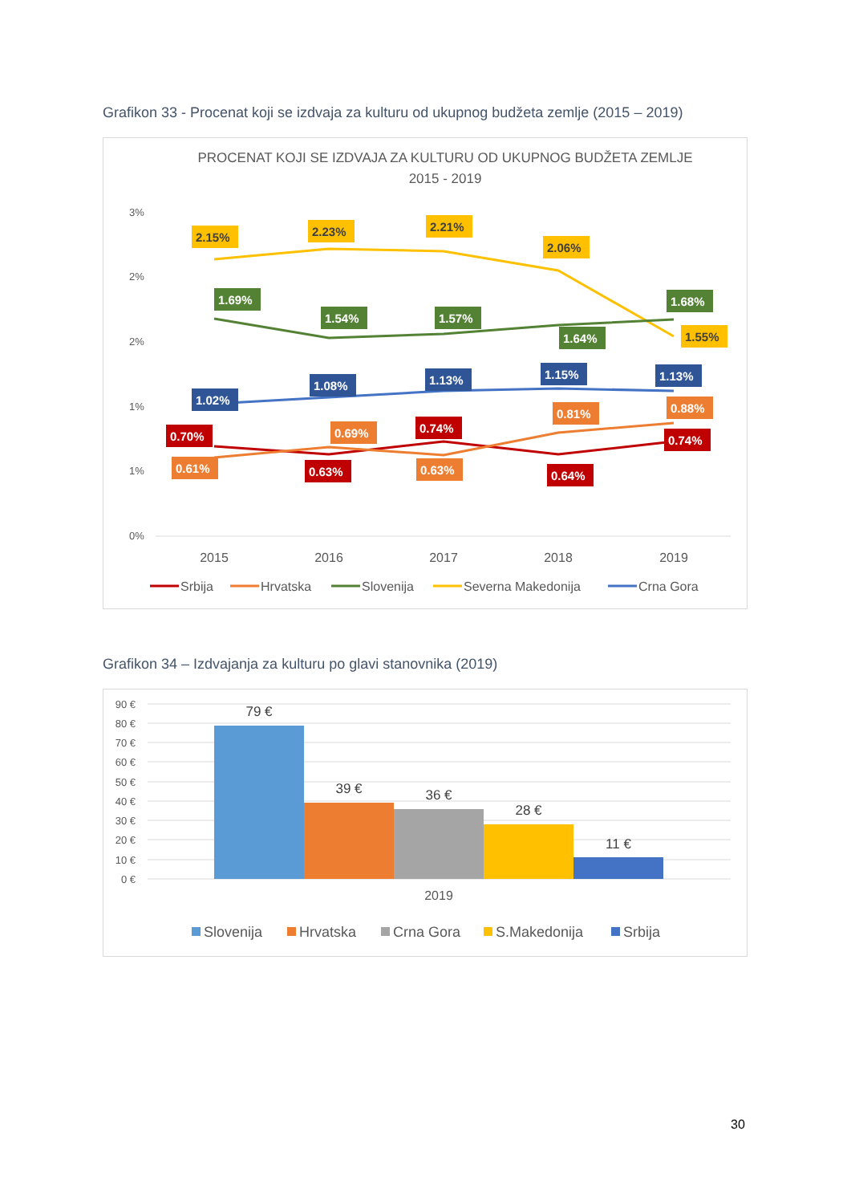Grafikon 33 - Procenat koji se izdvaja za kulturu od ukupnog budžeta zemlje (2015 – 2019)
PROCENAT KOJI SE IZDVAJA ZA KULTURU OD UKUPNOG BUDŽETA ZEMLJE
2015 - 2019
3%
2%
2%
1%
1%
0%
2015
2016
2017
2018
2019
2.15%
2.23%
2.21%
2.06%
1.55%
1.69%
1.54%
1.57%
1.64%
1.68%
1.02%
1.08%
1.13%
1.15%
1.13%
0.70%
0.63%
0.74%
0.64%
0.74%
0.61%
0.69%
0.63%
0.81%
0.88%
Srbija
Hrvatska
Slovenija
Severna Makedonija
Crna Gora
Grafikon 34 – Izdvajanja za kulturu po glavi stanovnika (2019)
90 €
80 €
70 €
60 €
50 €
40 €
30 €
20 €
10 €
0 €
79 €
39 €
36 €
28 €
11 €
2019
Slovenija
Hrvatska
Crna Gora
S.Makedonija
Srbija
30